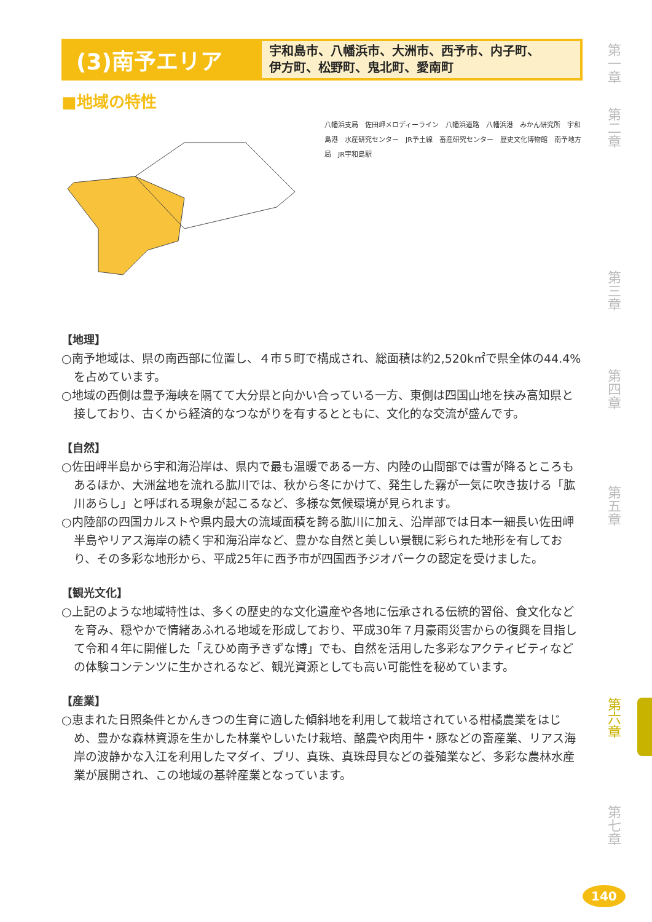(3)南予エリア
宇和島市、八幡浜市、大洲市、西予市、内子町、
伊方町、松野町、鬼北町、愛南町
■地域の特性
八幡浜支局　佐田岬メロディーライン　八幡浜道路　八幡浜港　みかん研究所　宇和島港　水産研究センター　JR予土線　畜産研究センター　歴史文化博物館　南予地方局　JR宇和島駅
【地理】
○南予地域は、県の南西部に位置し、４市５町で構成され、総面積は約2,520k㎡で県全体の44.4%を占めています。
○地域の西側は豊予海峡を隔てて大分県と向かい合っている一方、東側は四国山地を挟み高知県と接しており、古くから経済的なつながりを有するとともに、文化的な交流が盛んです。
【自然】
○佐田岬半島から宇和海沿岸は、県内で最も温暖である一方、内陸の山間部では雪が降るところもあるほか、大洲盆地を流れる肱川では、秋から冬にかけて、発生した霧が一気に吹き抜ける「肱川あらし」と呼ばれる現象が起こるなど、多様な気候環境が見られます。
○内陸部の四国カルストや県内最大の流域面積を誇る肱川に加え、沿岸部では日本一細長い佐田岬半島やリアス海岸の続く宇和海沿岸など、豊かな自然と美しい景観に彩られた地形を有しており、その多彩な地形から、平成25年に西予市が四国西予ジオパークの認定を受けました。
【観光文化】
○上記のような地域特性は、多くの歴史的な文化遺産や各地に伝承される伝統的習俗、食文化などを育み、穏やかで情緒あふれる地域を形成しており、平成30年７月豪雨災害からの復興を目指して令和４年に開催した「えひめ南予きずな博」でも、自然を活用した多彩なアクティビティなどの体験コンテンツに生かされるなど、観光資源としても高い可能性を秘めています。
【産業】
○恵まれた日照条件とかんきつの生育に適した傾斜地を利用して栽培されている柑橘農業をはじめ、豊かな森林資源を生かした林業やしいたけ栽培、酪農や肉用牛・豚などの畜産業、リアス海岸の波静かな入江を利用したマダイ、ブリ、真珠、真珠母貝などの養殖業など、多彩な農林水産業が展開され、この地域の基幹産業となっています。
第一章
第二章
第三章
第四章
第五章
第六章
第七章
140